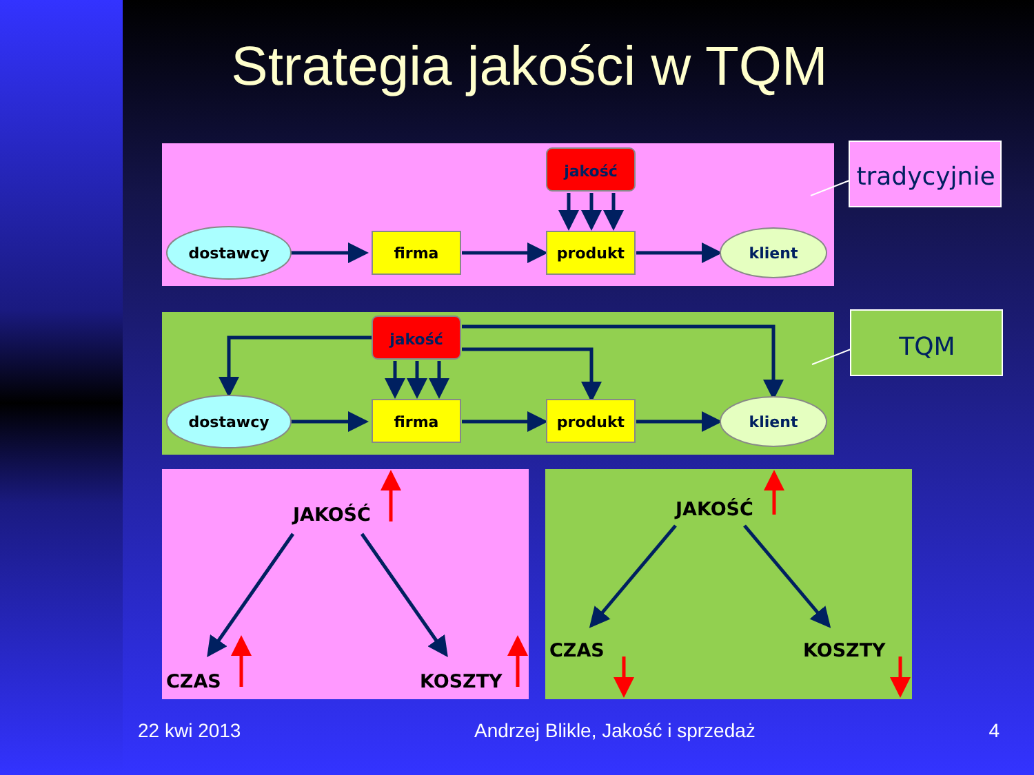Strategia jakości w TQM
tradycyjnie
TQM
jakość
dostawcy
firma
produkt
klient
jakość
dostawcy
firma
produkt
klient
JAKOŚĆ
CZAS
KOSZTY
JAKOŚĆ
CZAS
KOSZTY
22 kwi 2013 Andrzej Blikle, Jakość i sprzedaż 4